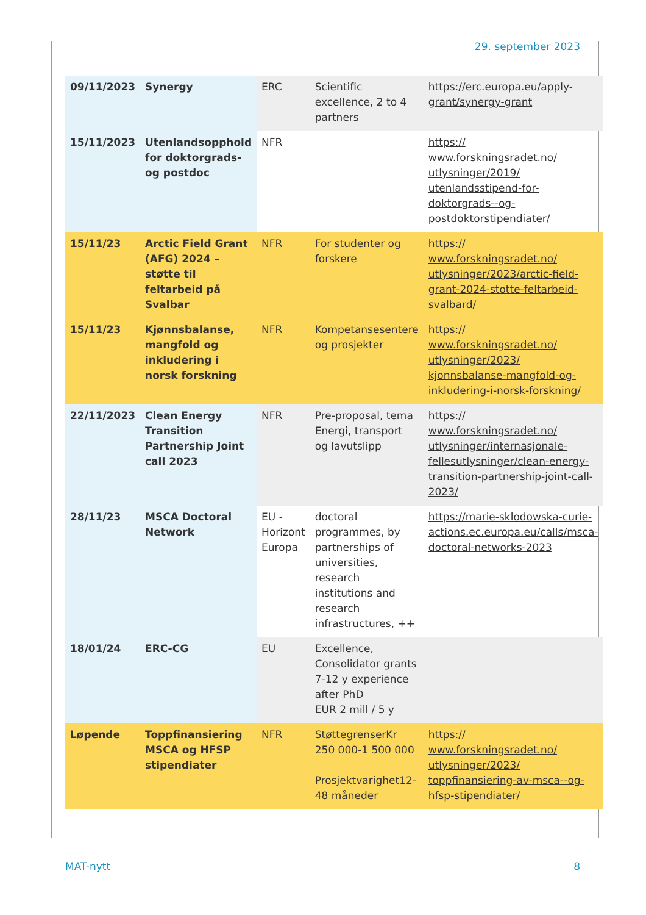29. september 2023
| 09/11/2023 | Synergy | ERC | Scientific excellence, 2 to 4 partners | https://erc.europa.eu/apply-grant/synergy-grant |
| 15/11/2023 | Utenlandsopphold for doktorgrads- og postdoc | NFR | | https:// www.forskningsradet.no/ utlysninger/2019/ utenlandsstipend-for- doktorgrads--og- postdoktorstipendiater/ |
| 15/11/23 | Arctic Field Grant (AFG) 2024 – støtte til feltarbeid på Svalbar | NFR | For studenter og forskere | https:// www.forskningsradet.no/ utlysninger/2023/arctic-field-grant-2024-stotte-feltarbeid-svalbard/ |
| 15/11/23 | Kjønnsbalanse, mangfold og inkludering i norsk forskning | NFR | Kompetansesentere og prosjekter | https:// www.forskningsradet.no/ utlysninger/2023/ kjonnsbalanse-mangfold-og-inkludering-i-norsk-forskning/ |
| 22/11/2023 | Clean Energy Transition Partnership Joint call 2023 | NFR | Pre-proposal, tema Energi, transport og lavutslipp | https:// www.forskningsradet.no/ utlysninger/internasjonale-fellesutlysninger/clean-energy-transition-partnership-joint-call-2023/ |
| 28/11/23 | MSCA Doctoral Network | EU - Horizont Europa | doctoral programmes, by partnerships of universities, research institutions and research infrastructures, ++ | https://marie-sklodowska-curie-actions.ec.europa.eu/calls/msca-doctoral-networks-2023 |
| 18/01/24 | ERC-CG | EU | Excellence, Consolidator grants 7-12 y experience after PhD EUR 2 mill / 5 y | |
| Løpende | Toppfinansiering MSCA og HFSP stipendiater | NFR | StøttegrenserKr 250 000-1 500 000 Prosjektvarighet12-48 måneder | https:// www.forskningsradet.no/ utlysninger/2023/ toppfinansiering-av-msca--og-hfsp-stipendiater/ |
MAT-nytt 8